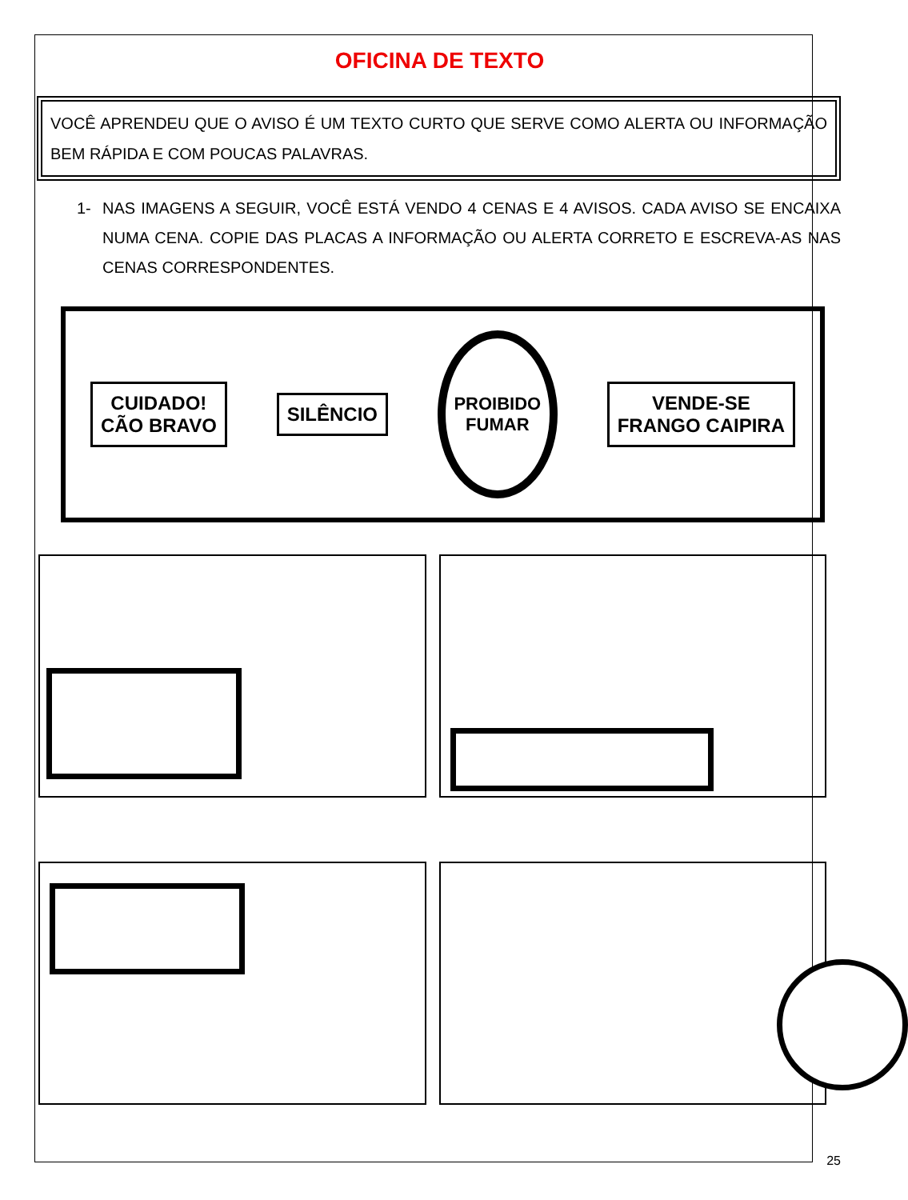OFICINA DE TEXTO
VOCÊ APRENDEU QUE O AVISO É UM TEXTO CURTO QUE SERVE COMO ALERTA OU INFORMAÇÃO BEM RÁPIDA E COM POUCAS PALAVRAS.
1- NAS IMAGENS A SEGUIR, VOCÊ ESTÁ VENDO 4 CENAS E 4 AVISOS. CADA AVISO SE ENCAIXA NUMA CENA. COPIE DAS PLACAS A INFORMAÇÃO OU ALERTA CORRETO E ESCREVA-AS NAS CENAS CORRESPONDENTES.
CUIDADO!
CÃO BRAVO
SILÊNCIO
PROIBIDO
FUMAR
VENDE-SE
FRANGO CAIPIRA
25